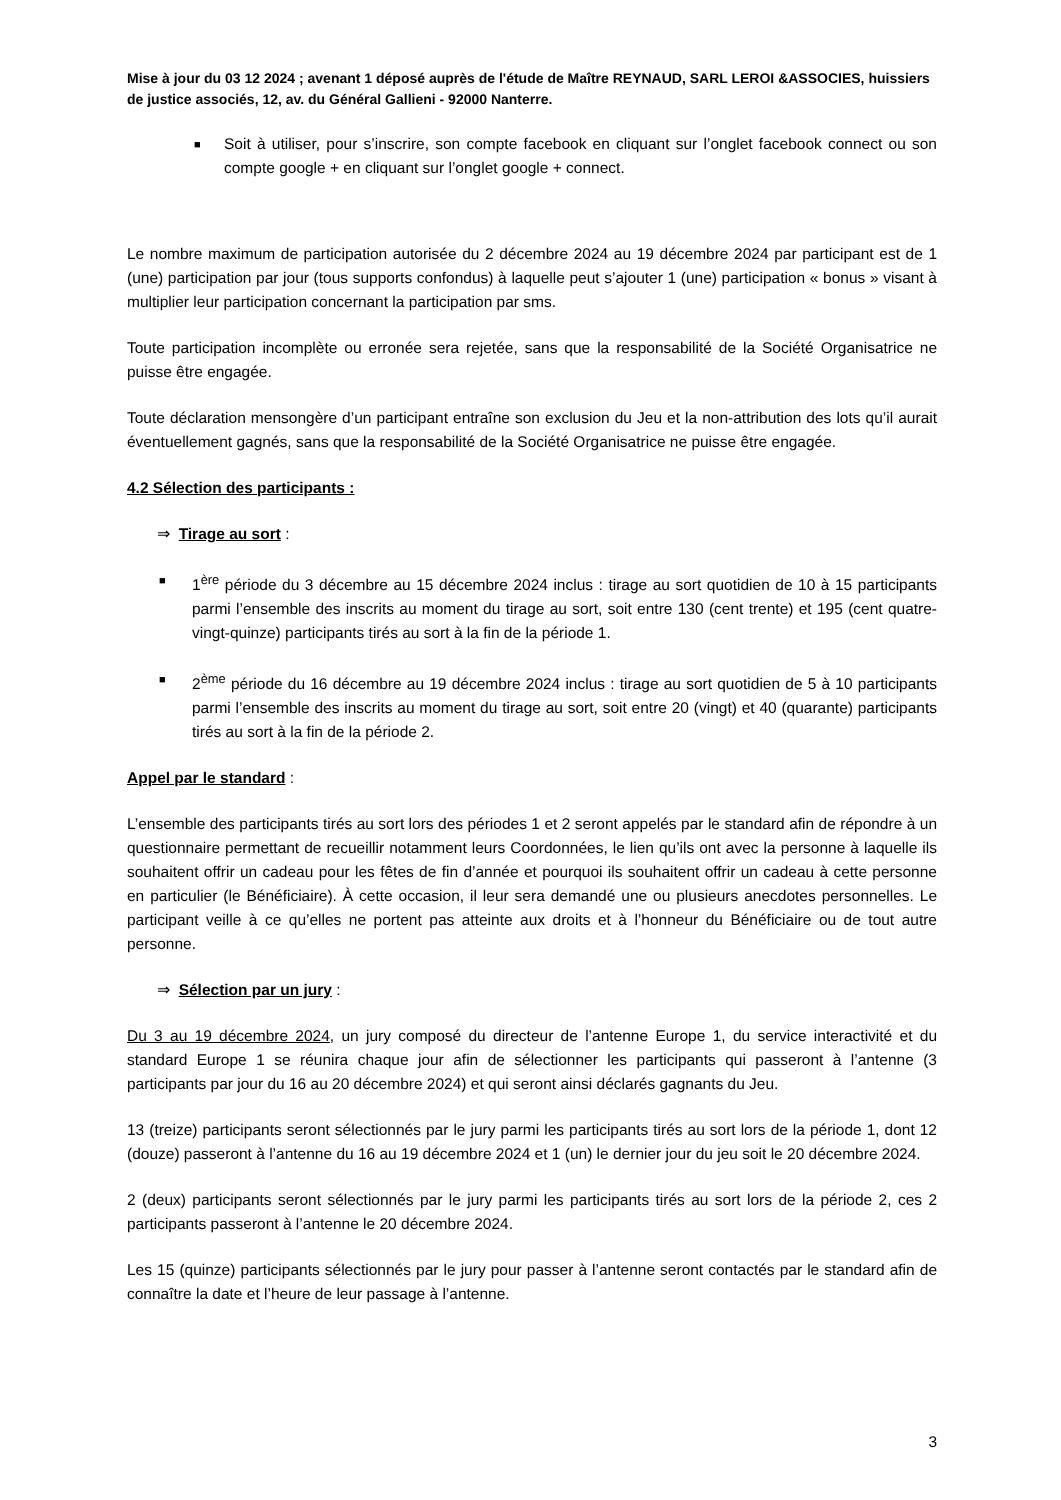Mise à jour du 03 12 2024 ; avenant 1 déposé auprès de l'étude de Maître REYNAUD, SARL LEROI &ASSOCIES, huissiers de justice associés, 12, av. du Général Gallieni - 92000 Nanterre.
■ Soit à utiliser, pour s’inscrire, son compte facebook en cliquant sur l’onglet facebook connect ou son compte google + en cliquant sur l’onglet google + connect.
Le nombre maximum de participation autorisée du 2 décembre 2024 au 19 décembre 2024 par participant est de 1 (une) participation par jour (tous supports confondus) à laquelle peut s’ajouter 1 (une) participation « bonus » visant à multiplier leur participation concernant la participation par sms.
Toute participation incomplète ou erronée sera rejetée, sans que la responsabilité de la Société Organisatrice ne puisse être engagée.
Toute déclaration mensongère d’un participant entraîne son exclusion du Jeu et la non-attribution des lots qu’il aurait éventuellement gagnés, sans que la responsabilité de la Société Organisatrice ne puisse être engagée.
4.2 Sélection des participants :
⇒ Tirage au sort :
■ 1<sup>ère</sup> période du 3 décembre au 15 décembre 2024 inclus : tirage au sort quotidien de 10 à 15 participants parmi l’ensemble des inscrits au moment du tirage au sort, soit entre 130 (cent trente) et 195 (cent quatre-vingt-quinze) participants tirés au sort à la fin de la période 1.
■ 2<sup>ème</sup> période du 16 décembre au 19 décembre 2024 inclus : tirage au sort quotidien de 5 à 10 participants parmi l’ensemble des inscrits au moment du tirage au sort, soit entre 20 (vingt) et 40 (quarante) participants tirés au sort à la fin de la période 2.
Appel par le standard :
L’ensemble des participants tirés au sort lors des périodes 1 et 2 seront appelés par le standard afin de répondre à un questionnaire permettant de recueillir notamment leurs Coordonnées, le lien qu’ils ont avec la personne à laquelle ils souhaitent offrir un cadeau pour les fêtes de fin d’année et pourquoi ils souhaitent offrir un cadeau à cette personne en particulier (le Bénéficiaire). À cette occasion, il leur sera demandé une ou plusieurs anecdotes personnelles. Le participant veille à ce qu’elles ne portent pas atteinte aux droits et à l’honneur du Bénéficiaire ou de tout autre personne.
⇒ Sélection par un jury :
Du 3 au 19 décembre 2024, un jury composé du directeur de l’antenne Europe 1, du service interactivité et du standard Europe 1 se réunira chaque jour afin de sélectionner les participants qui passeront à l’antenne (3 participants par jour du 16 au 20 décembre 2024) et qui seront ainsi déclarés gagnants du Jeu.
13 (treize) participants seront sélectionnés par le jury parmi les participants tirés au sort lors de la période 1, dont 12 (douze) passeront à l’antenne du 16 au 19 décembre 2024 et 1 (un) le dernier jour du jeu soit le 20 décembre 2024.
2 (deux) participants seront sélectionnés par le jury parmi les participants tirés au sort lors de la période 2, ces 2 participants passeront à l’antenne le 20 décembre 2024.
Les 15 (quinze) participants sélectionnés par le jury pour passer à l’antenne seront contactés par le standard afin de connaître la date et l’heure de leur passage à l’antenne.
3